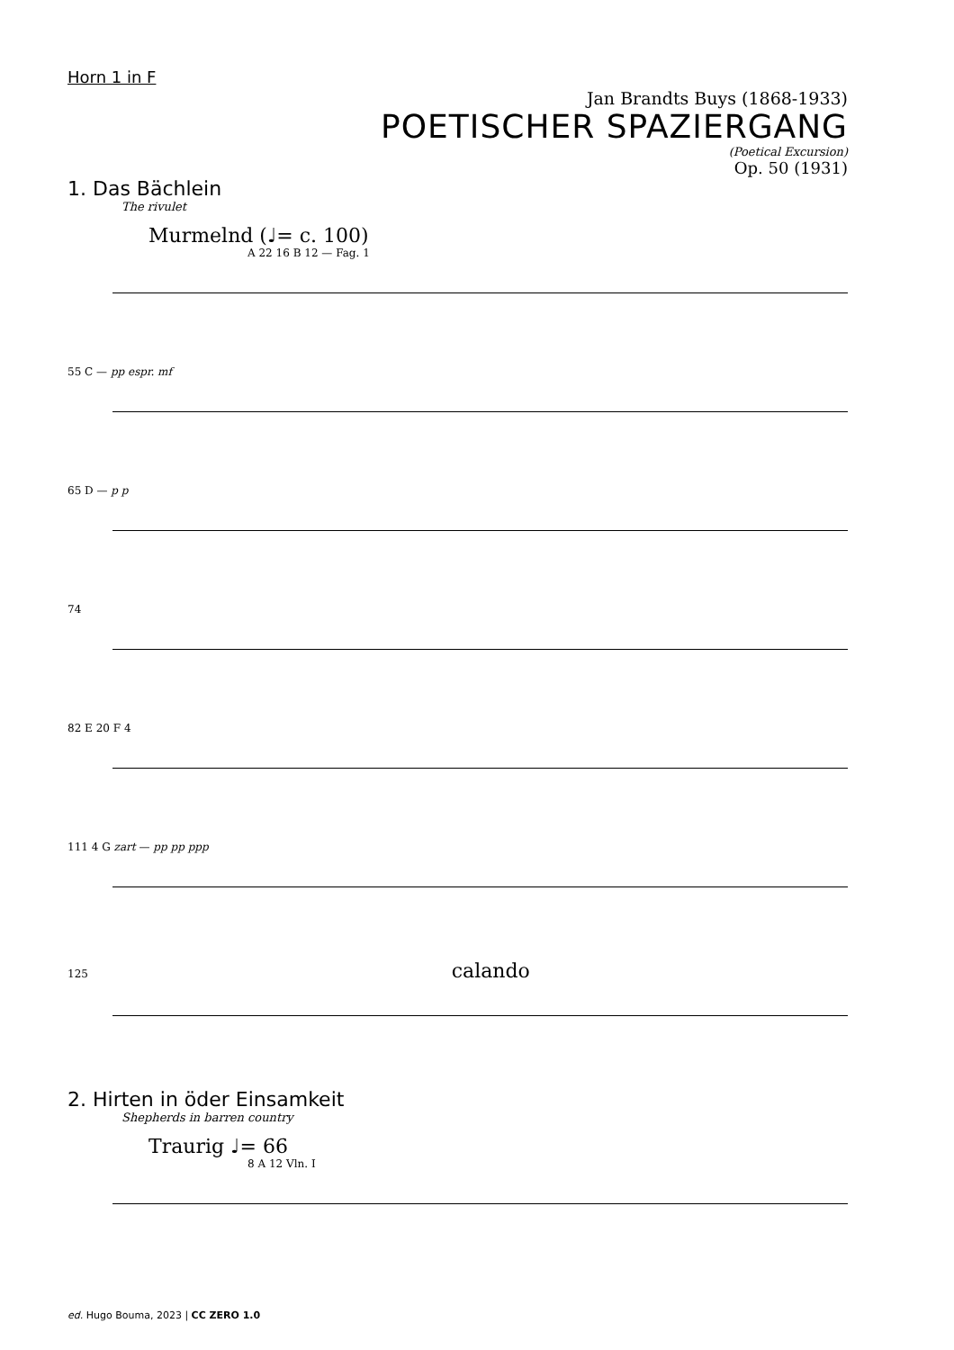Horn 1 in F
Jan Brandts Buys (1868-1933)
POETISCHER SPAZIERGANG
(Poetical Excursion)
Op. 50 (1931)
1. Das Bächlein
The rivulet
Murmelnd (♩= c. 100)
A 22 16 B 12 — Fag. 1
55 C — pp espr. mf
65 D — p p
74
82 E 20 F 4
111 4 G zart — pp pp ppp
125 calando
2. Hirten in öder Einsamkeit
Shepherds in barren country
Traurig ♩= 66
8 A 12 Vln. I
ed. Hugo Bouma, 2023 | CC ZERO 1.0